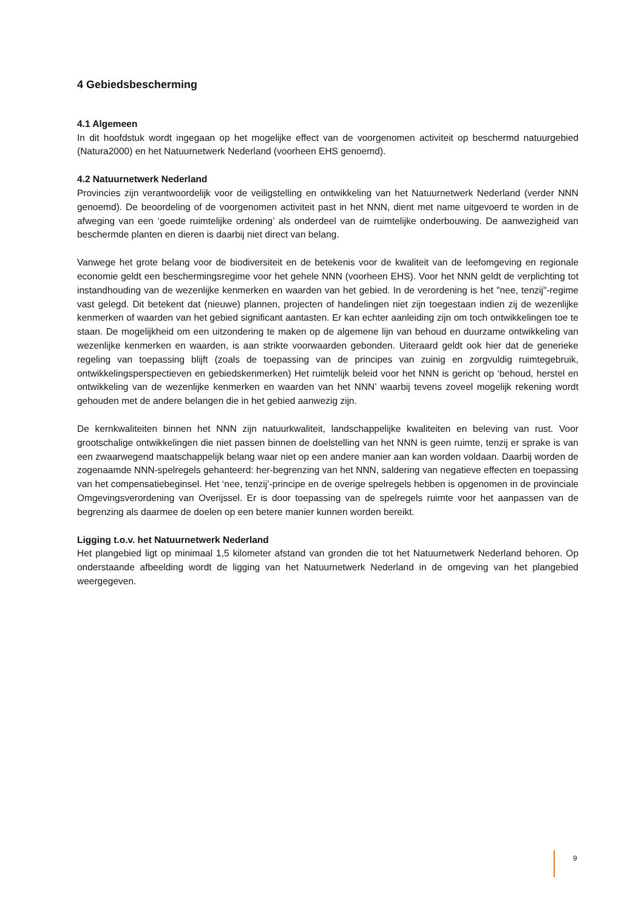4 Gebiedsbescherming
4.1 Algemeen
In dit hoofdstuk wordt ingegaan op het mogelijke effect van de voorgenomen activiteit op beschermd natuurgebied (Natura2000) en het Natuurnetwerk Nederland (voorheen EHS genoemd).
4.2 Natuurnetwerk Nederland
Provincies zijn verantwoordelijk voor de veiligstelling en ontwikkeling van het Natuurnetwerk Nederland (verder NNN genoemd). De beoordeling of de voorgenomen activiteit past in het NNN, dient met name uitgevoerd te worden in de afweging van een ‘goede ruimtelijke ordening’ als onderdeel van de ruimtelijke onderbouwing. De aanwezigheid van beschermde planten en dieren is daarbij niet direct van belang.
Vanwege het grote belang voor de biodiversiteit en de betekenis voor de kwaliteit van de leefomgeving en regionale economie geldt een beschermingsregime voor het gehele NNN (voorheen EHS). Voor het NNN geldt de verplichting tot instandhouding van de wezenlijke kenmerken en waarden van het gebied. In de verordening is het "nee, tenzij"-regime vast gelegd. Dit betekent dat (nieuwe) plannen, projecten of handelingen niet zijn toegestaan indien zij de wezenlijke kenmerken of waarden van het gebied significant aantasten. Er kan echter aanleiding zijn om toch ontwikkelingen toe te staan. De mogelijkheid om een uitzondering te maken op de algemene lijn van behoud en duurzame ontwikkeling van wezenlijke kenmerken en waarden, is aan strikte voorwaarden gebonden. Uiteraard geldt ook hier dat de generieke regeling van toepassing blijft (zoals de toepassing van de principes van zuinig en zorgvuldig ruimtegebruik, ontwikkelingsperspectieven en gebiedskenmerken) Het ruimtelijk beleid voor het NNN is gericht op ‘behoud, herstel en ontwikkeling van de wezenlijke kenmerken en waarden van het NNN’ waarbij tevens zoveel mogelijk rekening wordt gehouden met de andere belangen die in het gebied aanwezig zijn.
De kernkwaliteiten binnen het NNN zijn natuurkwaliteit, landschappelijke kwaliteiten en beleving van rust. Voor grootschalige ontwikkelingen die niet passen binnen de doelstelling van het NNN is geen ruimte, tenzij er sprake is van een zwaarwegend maatschappelijk belang waar niet op een andere manier aan kan worden voldaan. Daarbij worden de zogenaamde NNN-spelregels gehanteerd: her-begrenzing van het NNN, saldering van negatieve effecten en toepassing van het compensatiebeginsel. Het ‘nee, tenzij’-principe en de overige spelregels hebben is opgenomen in de provinciale Omgevingsverordening van Overijssel. Er is door toepassing van de spelregels ruimte voor het aanpassen van de begrenzing als daarmee de doelen op een betere manier kunnen worden bereikt.
Ligging t.o.v. het Natuurnetwerk Nederland
Het plangebied ligt op minimaal 1,5 kilometer afstand van gronden die tot het Natuurnetwerk Nederland behoren. Op onderstaande afbeelding wordt de ligging van het Natuurnetwerk Nederland in de omgeving van het plangebied weergegeven.
9